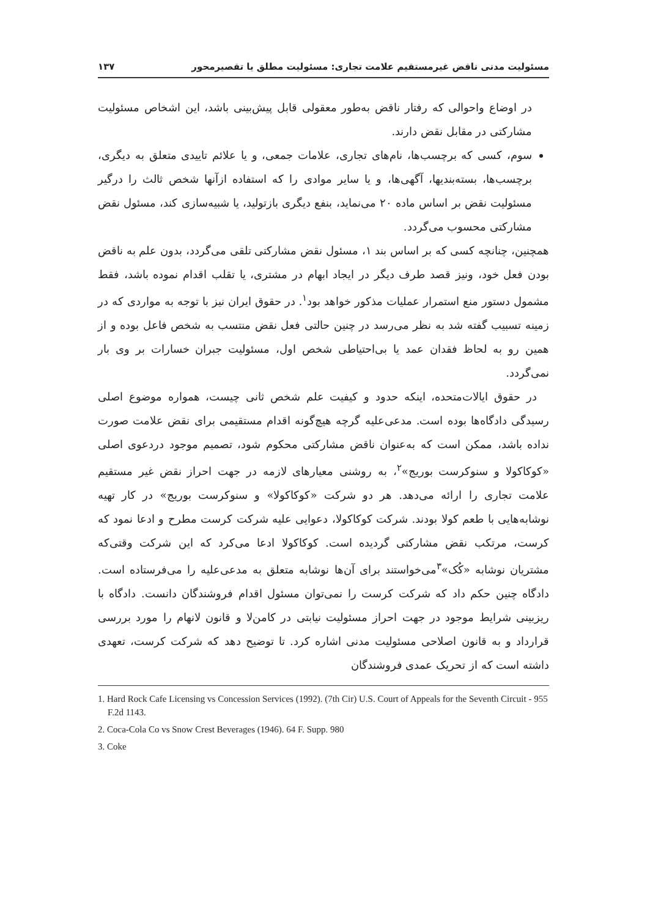مسئولیت مدنی ناقض غیرمستقیم علامت تجاری: مسئولیت مطلق یا تقصیرمحور ۱۳۷
در اوضاع واحوالی که رفتار ناقض به‌طور معقولی قابل پیش‌بینی باشد، این اشخاص مسئولیت مشارکتی در مقابل نقض دارند.
سوم، کسی که برچسب‌ها، نام‌های تجاری، علامات جمعی، و یا علائم تاییدی متعلق به دیگری، برچسب‌ها، بسته‌بندیها، آگهی‌ها، و یا سایر موادی را که استفاده ازآنها شخص ثالث را درگیر مسئولیت نقض بر اساس ماده ۲۰ می‌نماید، بنفع دیگری بازتولید، یا شبیه‌سازی کند، مسئول نقض مشارکتی محسوب می‌گردد.
همچنین، چنانچه کسی که بر اساس بند ۱، مسئول نقض مشارکتی تلقی می‌گردد، بدون علم به ناقض بودن فعل خود، ونیز قصد طرف دیگر در ایجاد ابهام در مشتری، یا تقلب اقدام نموده باشد، فقط مشمول دستور منع استمرار عملیات مذکور خواهد بود<sup>۱</sup>. در حقوق ایران نیز با توجه به مواردی که در زمینه تسبیب گفته شد به نظر می‌رسد در چنین حالتی فعل نقض منتسب به شخص فاعل بوده و از همین رو به لحاظ فقدان عمد یا بی‌احتیاطی شخص اول، مسئولیت جبران خسارات بر وی بار نمی‌گردد.
در حقوق ایالات‌متحده، اینکه حدود و کیفیت علم شخص ثانی چیست، همواره موضوع اصلی رسیدگی دادگاه‌ها بوده است. مدعی‌علیه گرچه هیچ‌گونه اقدام مستقیمی برای نقض علامت صورت نداده باشد، ممکن است که به‌عنوان ناقض مشارکتی محکوم شود، تصمیم موجود دردعوی اصلی «کوکاکولا و سنوکرست بوریج»<sup>۲</sup>، به روشنی معیارهای لازمه در جهت احراز نقض غیر مستقیم علامت تجاری را ارائه می‌دهد. هر دو شرکت «کوکاکولا» و سنوکرست بوریج» در کار تهیه نوشابه‌هایی با طعم کولا بودند. شرکت کوکاکولا، دعوایی علیه شرکت کرست مطرح و ادعا نمود که کرست، مرتکب نقض مشارکتی گردیده است. کوکاکولا ادعا می‌کرد که این شرکت وقتی‌که مشتریان نوشابه «کُک»<sup>۳</sup>می‌خواستند برای آن‌ها نوشابه متعلق به مدعی‌علیه را می‌فرستاده است. دادگاه چنین حکم داد که شرکت کرست را نمی‌توان مسئول اقدام فروشندگان دانست. دادگاه با ریزبینی شرایط موجود در جهت احراز مسئولیت نیابتی در کامن‌لا و قانون لانهام را مورد بررسی قرارداد و به قانون اصلاحی مسئولیت مدنی اشاره کرد. تا توضیح دهد که شرکت کرست، تعهدی داشته است که از تحریک عمدی فروشندگان
1. Hard Rock Cafe Licensing vs Concession Services (1992). (7th Cir) U.S. Court of Appeals for the Seventh Circuit - 955 F.2d 1143.
2. Coca-Cola Co vs Snow Crest Beverages (1946). 64 F. Supp. 980
3. Coke